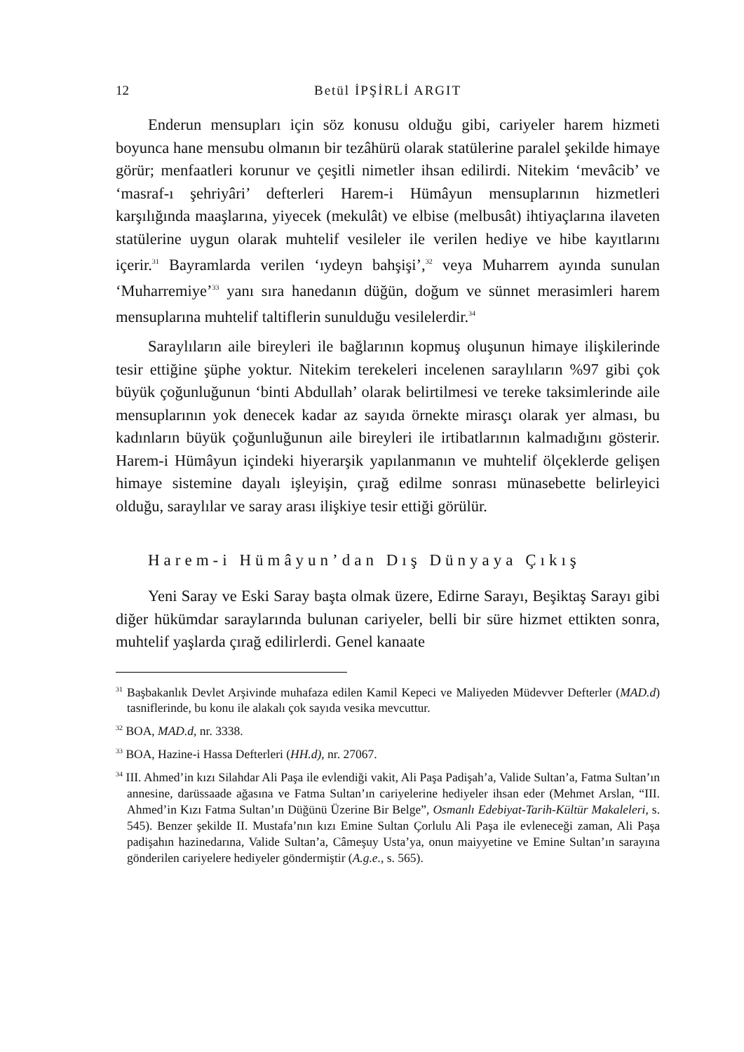12 Betül İPŞİRLİ ARGIT
Enderun mensupları için söz konusu olduğu gibi, cariyeler harem hizmeti boyunca hane mensubu olmanın bir tezâhürü olarak statülerine paralel şekilde himaye görür; menfaatleri korunur ve çeşitli nimetler ihsan edilirdi. Nitekim ‘mevâcib’ ve ‘masraf-ı şehriyâri’ defterleri Harem-i Hümâyun mensuplarının hizmetleri karşılığında maaşlarına, yiyecek (mekulât) ve elbise (melbusât) ihtiyaçlarına ilaveten statülerine uygun olarak muhtelif vesileler ile verilen hediye ve hibe kayıtlarını içerir.<sup>31</sup> Bayramlarda verilen ‘ıydeyn bahşişi’,<sup>32</sup> veya Muharrem ayında sunulan ‘Muharremiye’<sup>33</sup> yanı sıra hanedanın düğün, doğum ve sünnet merasimleri harem mensuplarına muhtelif taltiflerin sunulduğu vesilelerdir.<sup>34</sup>
Saraylıların aile bireyleri ile bağlarının kopmuş oluşunun himaye ilişkilerinde tesir ettiğine şüphe yoktur. Nitekim terekeleri incelenen saraylıların %97 gibi çok büyük çoğunluğunun ‘binti Abdullah’ olarak belirtilmesi ve tereke taksimlerinde aile mensuplarının yok denecek kadar az sayıda örnekte mirasçı olarak yer alması, bu kadınların büyük çoğunluğunun aile bireyleri ile irtibatlarının kalmadığını gösterir. Harem-i Hümâyun içindeki hiyerarşik yapılanmanın ve muhtelif ölçeklerde gelişen himaye sistemine dayalı işleyişin, çırağ edilme sonrası münasebette belirleyici olduğu, saraylılar ve saray arası ilişkiye tesir ettiği görülür.
Harem-i Hümâyun’dan Dış Dünyaya Çıkış
Yeni Saray ve Eski Saray başta olmak üzere, Edirne Sarayı, Beşiktaş Sarayı gibi diğer hükümdar saraylarında bulunan cariyeler, belli bir süre hizmet ettikten sonra, muhtelif yaşlarda çırağ edilirlerdi. Genel kanaate
<sup>31</sup> Başbakanlık Devlet Arşivinde muhafaza edilen Kamil Kepeci ve Maliyeden Müdevver Defterler (MAD.d) tasniflerinde, bu konu ile alakalı çok sayıda vesika mevcuttur.
<sup>32</sup> BOA, MAD.d, nr. 3338.
<sup>33</sup> BOA, Hazine-i Hassa Defterleri (HH.d), nr. 27067.
<sup>34</sup> III. Ahmed’in kızı Silahdar Ali Paşa ile evlendiği vakit, Ali Paşa Padişah’a, Valide Sultan’a, Fatma Sultan’ın annesine, darüssaade ağasına ve Fatma Sultan’ın cariyelerine hediyeler ihsan eder (Mehmet Arslan, “III. Ahmed’in Kızı Fatma Sultan’ın Düğünü Üzerine Bir Belge”, Osmanlı Edebiyat-Tarih-Kültür Makaleleri, s. 545). Benzer şekilde II. Mustafa’nın kızı Emine Sultan Çorlulu Ali Paşa ile evleneceği zaman, Ali Paşa padişahın hazinedarına, Valide Sultan’a, Câmeşuy Usta’ya, onun maiyyetine ve Emine Sultan’ın sarayına gönderilen cariyelere hediyeler göndermiştir (A.g.e., s. 565).